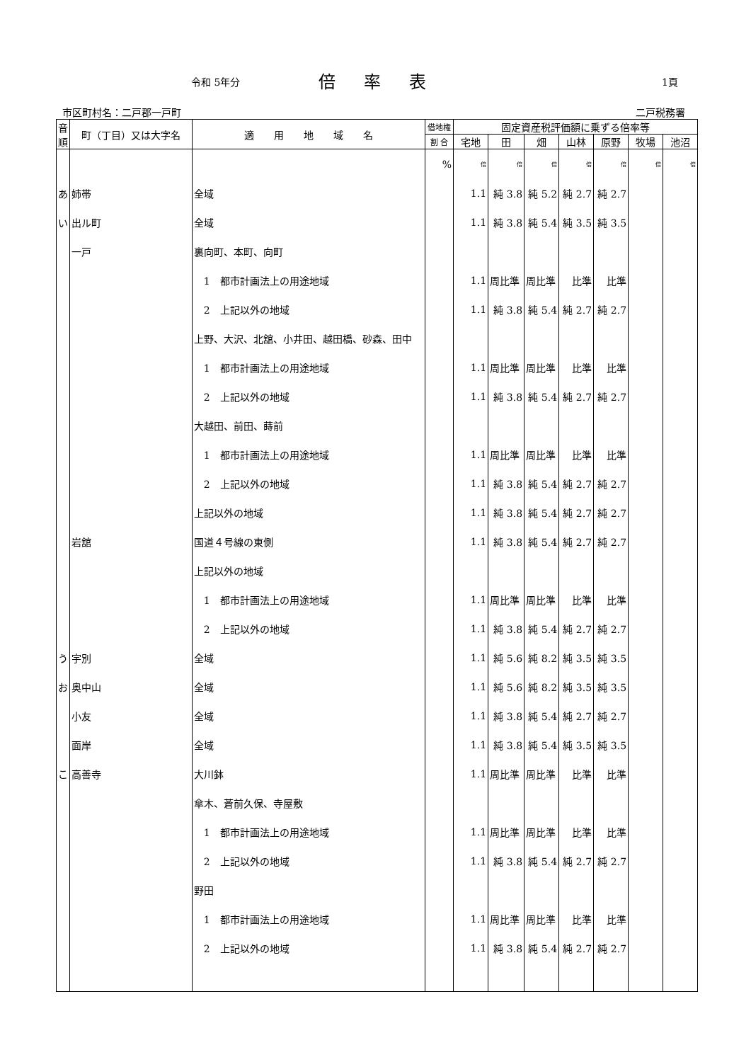令和 5年分 倍率表 1頁
市区町村名：二戸郡一戸町 二戸税務署
| 音順 | 町（丁目）又は大字名 | 適 用 地 域 名 | 借地権 | 固定資産税評価額に乗ずる倍率等 | | | | | | |
| --- | --- | --- | --- | --- | --- | --- | --- | --- | --- | --- |
| | | | 割 合 | 宅地 | 田 | 畑 | 山林 | 原野 | 牧場 | 池沼 |
| | | | % | 倍 | 倍 | 倍 | 倍 | 倍 | 倍 | 倍 |
| あ | 姉帯 | 全域 | | 1.1 | 純 3.8 | 純 5.2 | 純 2.7 | 純 2.7 | | |
| い | 出ル町 | 全域 | | 1.1 | 純 3.8 | 純 5.4 | 純 3.5 | 純 3.5 | | |
| | 一戸 | 裏向町、本町、向町 | | | | | | | | |
| | | 1 都市計画法上の用途地域 | | 1.1 | 周比準 | 周比準 | 比準 | 比準 | | |
| | | 2 上記以外の地域 | | 1.1 | 純 3.8 | 純 5.4 | 純 2.7 | 純 2.7 | | |
| | | 上野、大沢、北舘、小井田、越田橋、砂森、田中 | | | | | | | | |
| | | 1 都市計画法上の用途地域 | | 1.1 | 周比準 | 周比準 | 比準 | 比準 | | |
| | | 2 上記以外の地域 | | 1.1 | 純 3.8 | 純 5.4 | 純 2.7 | 純 2.7 | | |
| | | 大越田、前田、蒔前 | | | | | | | | |
| | | 1 都市計画法上の用途地域 | | 1.1 | 周比準 | 周比準 | 比準 | 比準 | | |
| | | 2 上記以外の地域 | | 1.1 | 純 3.8 | 純 5.4 | 純 2.7 | 純 2.7 | | |
| | | 上記以外の地域 | | 1.1 | 純 3.8 | 純 5.4 | 純 2.7 | 純 2.7 | | |
| | 岩舘 | 国道４号線の東側 | | 1.1 | 純 3.8 | 純 5.4 | 純 2.7 | 純 2.7 | | |
| | | 上記以外の地域 | | | | | | | | |
| | | 1 都市計画法上の用途地域 | | 1.1 | 周比準 | 周比準 | 比準 | 比準 | | |
| | | 2 上記以外の地域 | | 1.1 | 純 3.8 | 純 5.4 | 純 2.7 | 純 2.7 | | |
| う | 宇別 | 全域 | | 1.1 | 純 5.6 | 純 8.2 | 純 3.5 | 純 3.5 | | |
| お | 奥中山 | 全域 | | 1.1 | 純 5.6 | 純 8.2 | 純 3.5 | 純 3.5 | | |
| | 小友 | 全域 | | 1.1 | 純 3.8 | 純 5.4 | 純 2.7 | 純 2.7 | | |
| | 面岸 | 全域 | | 1.1 | 純 3.8 | 純 5.4 | 純 3.5 | 純 3.5 | | |
| こ | 高善寺 | 大川鉢 | | 1.1 | 周比準 | 周比準 | 比準 | 比準 | | |
| | | 傘木、蒼前久保、寺屋敷 | | | | | | | | |
| | | 1 都市計画法上の用途地域 | | 1.1 | 周比準 | 周比準 | 比準 | 比準 | | |
| | | 2 上記以外の地域 | | 1.1 | 純 3.8 | 純 5.4 | 純 2.7 | 純 2.7 | | |
| | | 野田 | | | | | | | | |
| | | 1 都市計画法上の用途地域 | | 1.1 | 周比準 | 周比準 | 比準 | 比準 | | |
| | | 2 上記以外の地域 | | 1.1 | 純 3.8 | 純 5.4 | 純 2.7 | 純 2.7 | | |